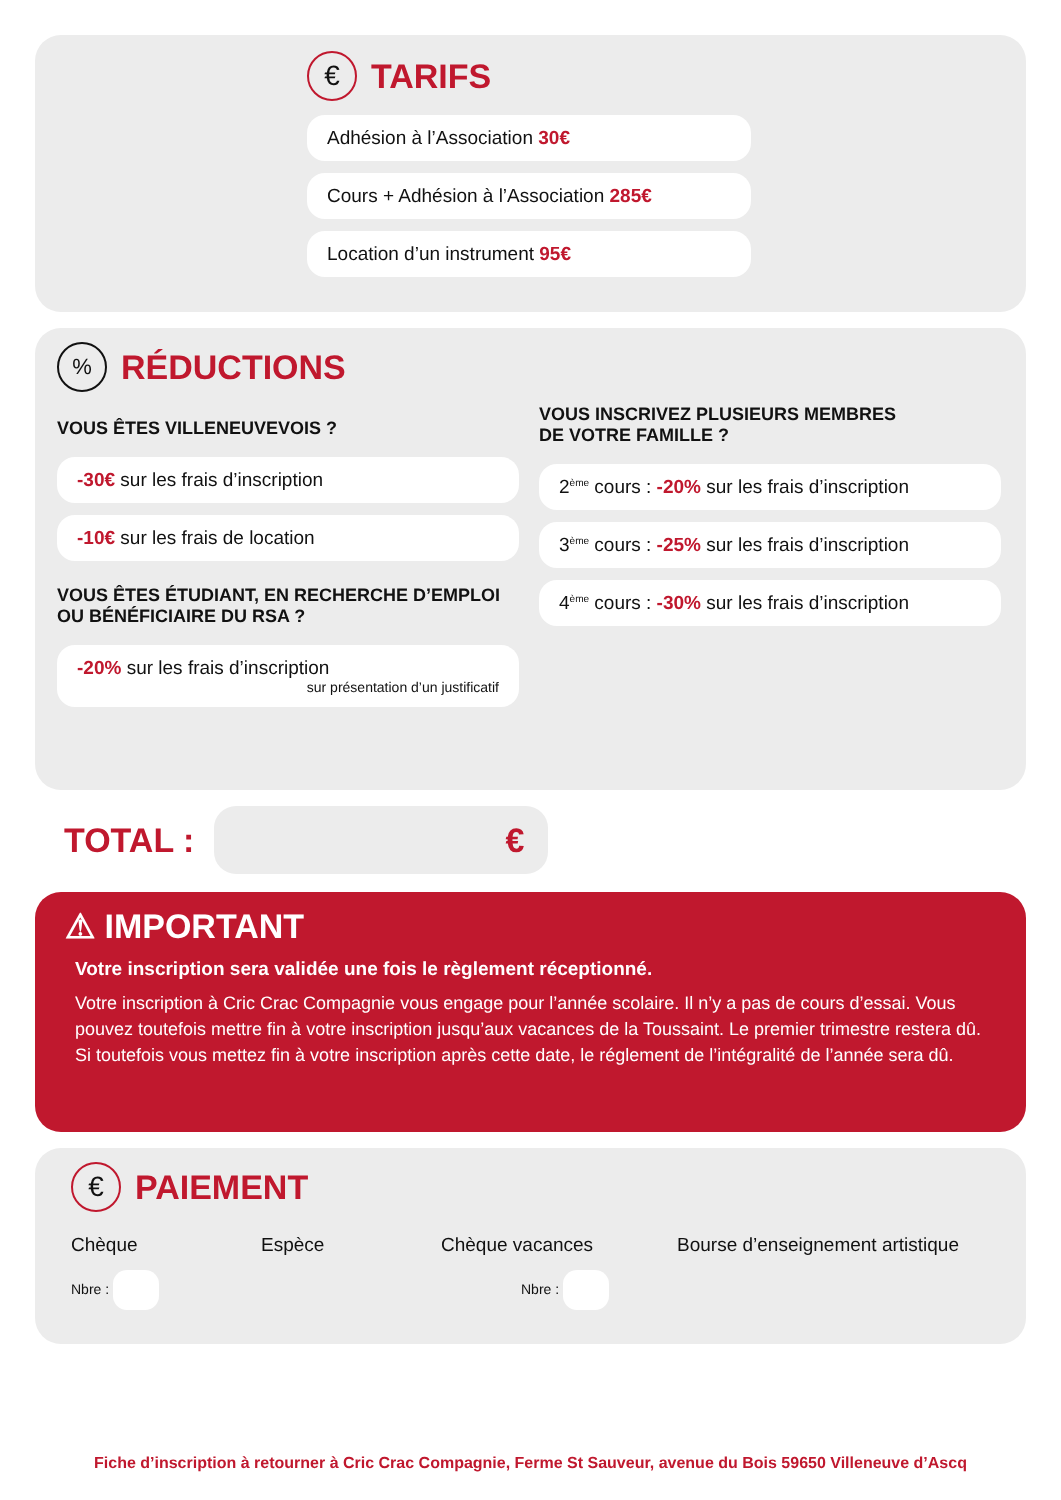€
TARIFS
Adhésion à l’Association 30€
Cours + Adhésion à l’Association 285€
Location d’un instrument 95€
%
RÉDUCTIONS
VOUS ÊTES VILLENEUVEVOIS ?
-30€ sur les frais d’inscription
-10€ sur les frais de location
VOUS ÊTES ÉTUDIANT, EN RECHERCHE D’EMPLOI
OU BÉNÉFICIAIRE DU RSA ?
-20% sur les frais d’inscription
sur présentation d’un justificatif
VOUS INSCRIVEZ PLUSIEURS MEMBRES
DE VOTRE FAMILLE ?
2<sup>ème</sup> cours : -20% sur les frais d’inscription
3<sup>ème</sup> cours : -25% sur les frais d’inscription
4<sup>ème</sup> cours : -30% sur les frais d’inscription
TOTAL :
€
⚠ IMPORTANT
Votre inscription sera validée une fois le règlement réceptionné.
Votre inscription à Cric Crac Compagnie vous engage pour l’année scolaire. Il n’y a pas de cours d’essai. Vous pouvez toutefois mettre fin à votre inscription jusqu’aux vacances de la Toussaint. Le premier trimestre restera dû. Si toutefois vous mettez fin à votre inscription après cette date, le réglement de l’intégralité de l’année sera dû.
€
PAIEMENT
Chèque
Nbre :
Espèce Chèque vacances
Nbre :
Bourse d’enseignement artistique
Fiche d’inscription à retourner à Cric Crac Compagnie, Ferme St Sauveur, avenue du Bois 59650 Villeneuve d’Ascq